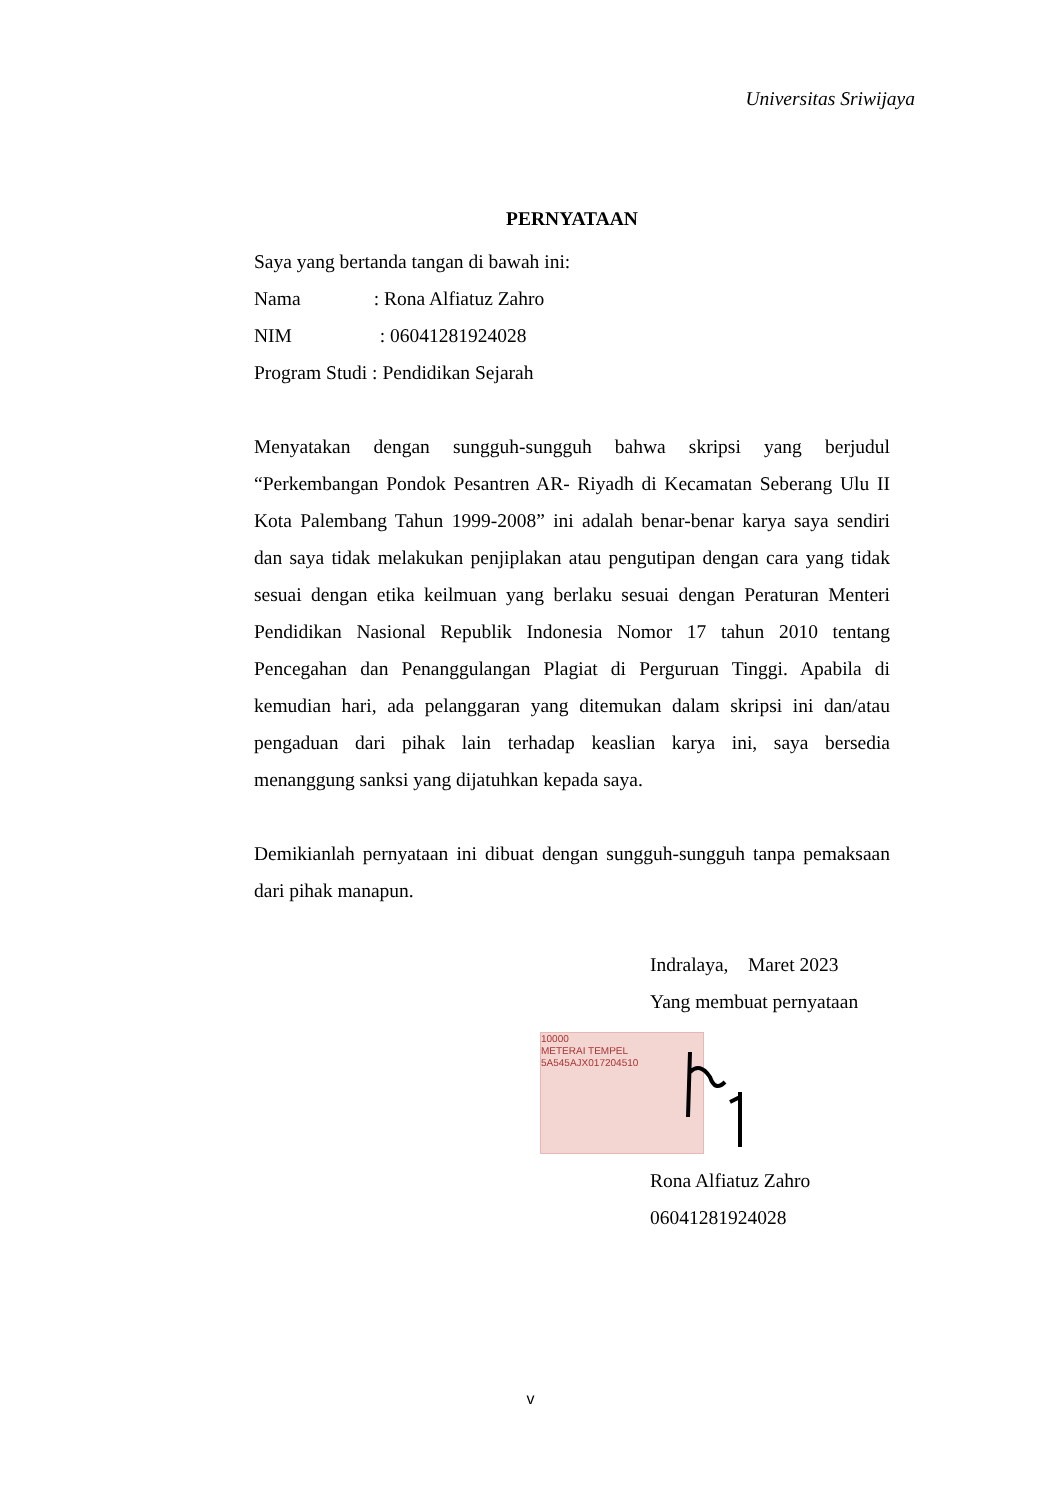Universitas Sriwijaya
PERNYATAAN
Saya yang bertanda tangan di bawah ini:
Nama : Rona Alfiatuz Zahro
NIM : 06041281924028
Program Studi : Pendidikan Sejarah
Menyatakan dengan sungguh-sungguh bahwa skripsi yang berjudul “Perkembangan Pondok Pesantren AR- Riyadh di Kecamatan Seberang Ulu II Kota Palembang Tahun 1999-2008” ini adalah benar-benar karya saya sendiri dan saya tidak melakukan penjiplakan atau pengutipan dengan cara yang tidak sesuai dengan etika keilmuan yang berlaku sesuai dengan Peraturan Menteri Pendidikan Nasional Republik Indonesia Nomor 17 tahun 2010 tentang Pencegahan dan Penanggulangan Plagiat di Perguruan Tinggi. Apabila di kemudian hari, ada pelanggaran yang ditemukan dalam skripsi ini dan/atau pengaduan dari pihak lain terhadap keaslian karya ini, saya bersedia menanggung sanksi yang dijatuhkan kepada saya.
Demikianlah pernyataan ini dibuat dengan sungguh-sungguh tanpa pemaksaan dari pihak manapun.
Indralaya, Maret 2023
Yang membuat pernyataan
10000
METERAI TEMPEL
5A545AJX017204510
Rona Alfiatuz Zahro
06041281924028
v